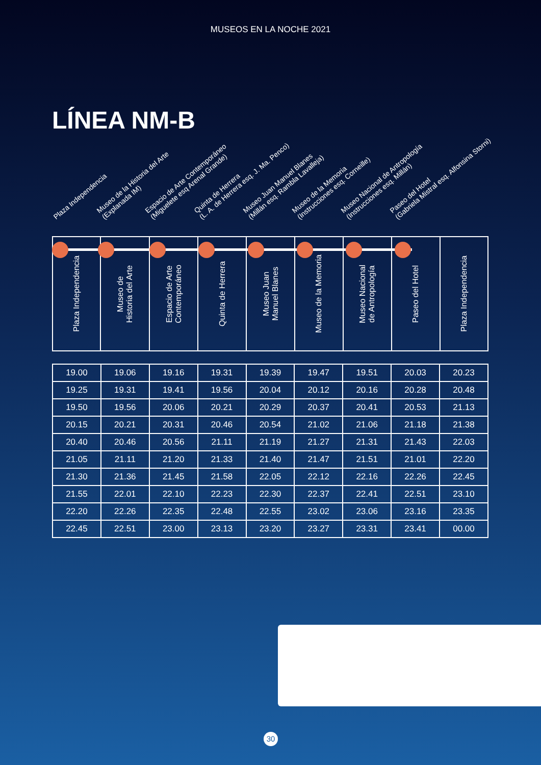MUSEOS EN LA NOCHE 2021
LÍNEA NM-B
Plaza Independencia
Museo de la Historia del Arte
(Explanada IM)
Espacio de Arte Contemporáneo
(Miguelete esq Arenal Grande)
Quinta de Herrera
(L. A. de Herrera esq. J. Ma. Penco)
Museo Juan Manuel Blanes
(Millán esq. Rambla Lavalleja)
Museo de la Memoria
(Instrucciones esq. Corneille)
Museo Nacional de Antropología
(Instrucciones esq. Millán)
Paseo del Hotel
(Gabriela Mistral esq. Alfonsina Storni)
| Plaza Independencia | Museo de Historia del Arte | Espacio de Arte Contemporáneo | Quinta de Herrera | Museo Juan Manuel Blanes | Museo de la Memoria | Museo Nacional de Antropología | Paseo del Hotel | Plaza Independencia |
| --- | --- | --- | --- | --- | --- | --- | --- | --- |
| 19.00 | 19.06 | 19.16 | 19.31 | 19.39 | 19.47 | 19.51 | 20.03 | 20.23 |
| 19.25 | 19.31 | 19.41 | 19.56 | 20.04 | 20.12 | 20.16 | 20.28 | 20.48 |
| 19.50 | 19.56 | 20.06 | 20.21 | 20.29 | 20.37 | 20.41 | 20.53 | 21.13 |
| 20.15 | 20.21 | 20.31 | 20.46 | 20.54 | 21.02 | 21.06 | 21.18 | 21.38 |
| 20.40 | 20.46 | 20.56 | 21.11 | 21.19 | 21.27 | 21.31 | 21.43 | 22.03 |
| 21.05 | 21.11 | 21.20 | 21.33 | 21.40 | 21.47 | 21.51 | 21.01 | 22.20 |
| 21.30 | 21.36 | 21.45 | 21.58 | 22.05 | 22.12 | 22.16 | 22.26 | 22.45 |
| 21.55 | 22.01 | 22.10 | 22.23 | 22.30 | 22.37 | 22.41 | 22.51 | 23.10 |
| 22.20 | 22.26 | 22.35 | 22.48 | 22.55 | 23.02 | 23.06 | 23.16 | 23.35 |
| 22.45 | 22.51 | 23.00 | 23.13 | 23.20 | 23.27 | 23.31 | 23.41 | 00.00 |
30